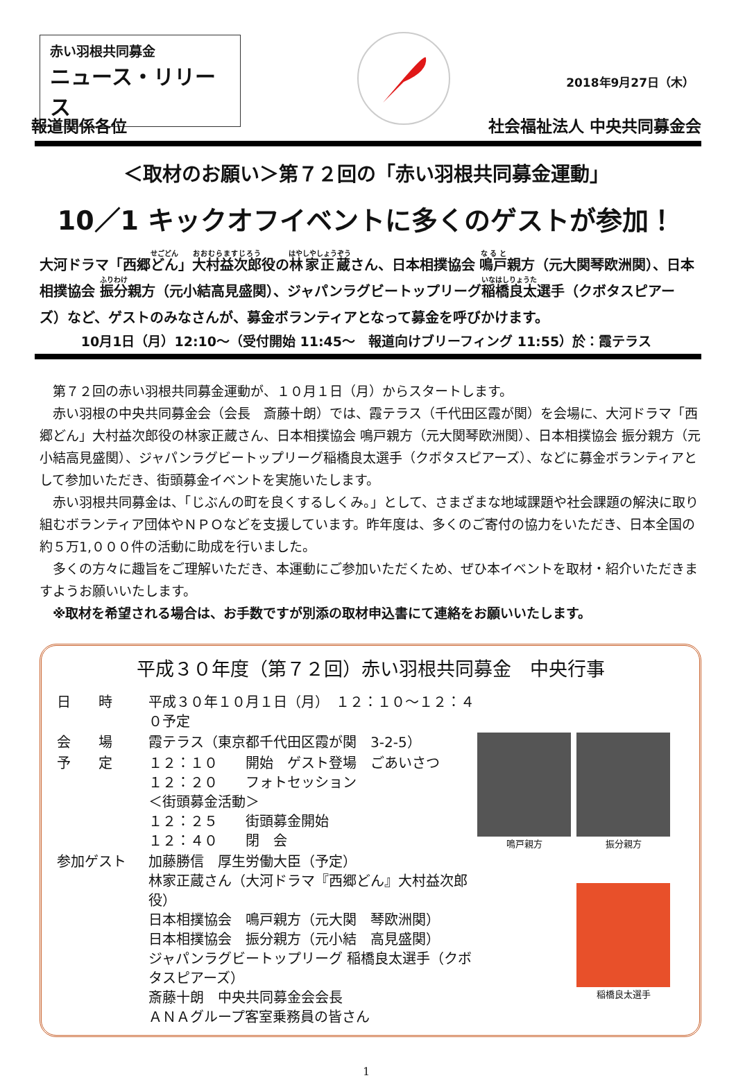赤い羽根共同募金
ニュース・リリース
2018年9月27日（木）
報道関係各位 社会福祉法人 中央共同募金会
＜取材のお願い＞第７２回の「赤い羽根共同募金運動」
10／1 キックオフイベントに多くのゲストが参加！
大河ドラマ「西郷どん」大村益次郎役の林家正蔵さん、日本相撲協会 鳴戸親方（元大関琴欧洲関）、日本相撲協会 振分親方（元小結高見盛関）、ジャパンラグビートップリーグ稲橋良太選手（クボタスピアーズ）など、ゲストのみなさんが、募金ボランティアとなって募金を呼びかけます。
10月1日（月）12:10～（受付開始 11:45～　報道向けブリーフィング 11:55）於：霞テラス
第７２回の赤い羽根共同募金運動が、１０月１日（月）からスタートします。
赤い羽根の中央共同募金会（会長　斎藤十朗）では、霞テラス（千代田区霞が関）を会場に、大河ドラマ「西郷どん」大村益次郎役の林家正蔵さん、日本相撲協会 鳴戸親方（元大関琴欧洲関）、日本相撲協会 振分親方（元小結高見盛関）、ジャパンラグビートップリーグ稲橋良太選手（クボタスピアーズ）、などに募金ボランティアとして参加いただき、街頭募金イベントを実施いたします。
赤い羽根共同募金は、「じぶんの町を良くするしくみ。」として、さまざまな地域課題や社会課題の解決に取り組むボランティア団体やＮＰＯなどを支援しています。昨年度は、多くのご寄付の協力をいただき、日本全国の約５万1,０００件の活動に助成を行いました。
多くの方々に趣旨をご理解いただき、本運動にご参加いただくため、ぜひ本イベントを取材・紹介いただきますようお願いいたします。
※取材を希望される場合は、お手数ですが別添の取材申込書にて連絡をお願いいたします。
平成３０年度（第７２回）赤い羽根共同募金　中央行事
| 日 時 | 平成３０年１０月１日（月） １２：１０～１２：４０予定 |
| 会 場 | 霞テラス（東京都千代田区霞が関 3-2-5） |
| 予 定 | １２：１０ 開始 ゲスト登場 ごあいさつ １２：２０ フォトセッション ＜街頭募金活動＞ １２：２５ 街頭募金開始 １２：４０ 閉 会 |
| 参加ゲスト | 加藤勝信 厚生労働大臣（予定） 林家正蔵さん（大河ドラマ『西郷どん』大村益次郎役） 日本相撲協会 鳴戸親方（元大関 琴欧洲関） 日本相撲協会 振分親方（元小結 高見盛関） ジャパンラグビートップリーグ 稲橋良太選手（クボタスピアーズ） 斎藤十朗 中央共同募金会会長 ＡＮＡグループ客室乗務員の皆さん |
鳴戸親方
振分親方
稲橋良太選手
1